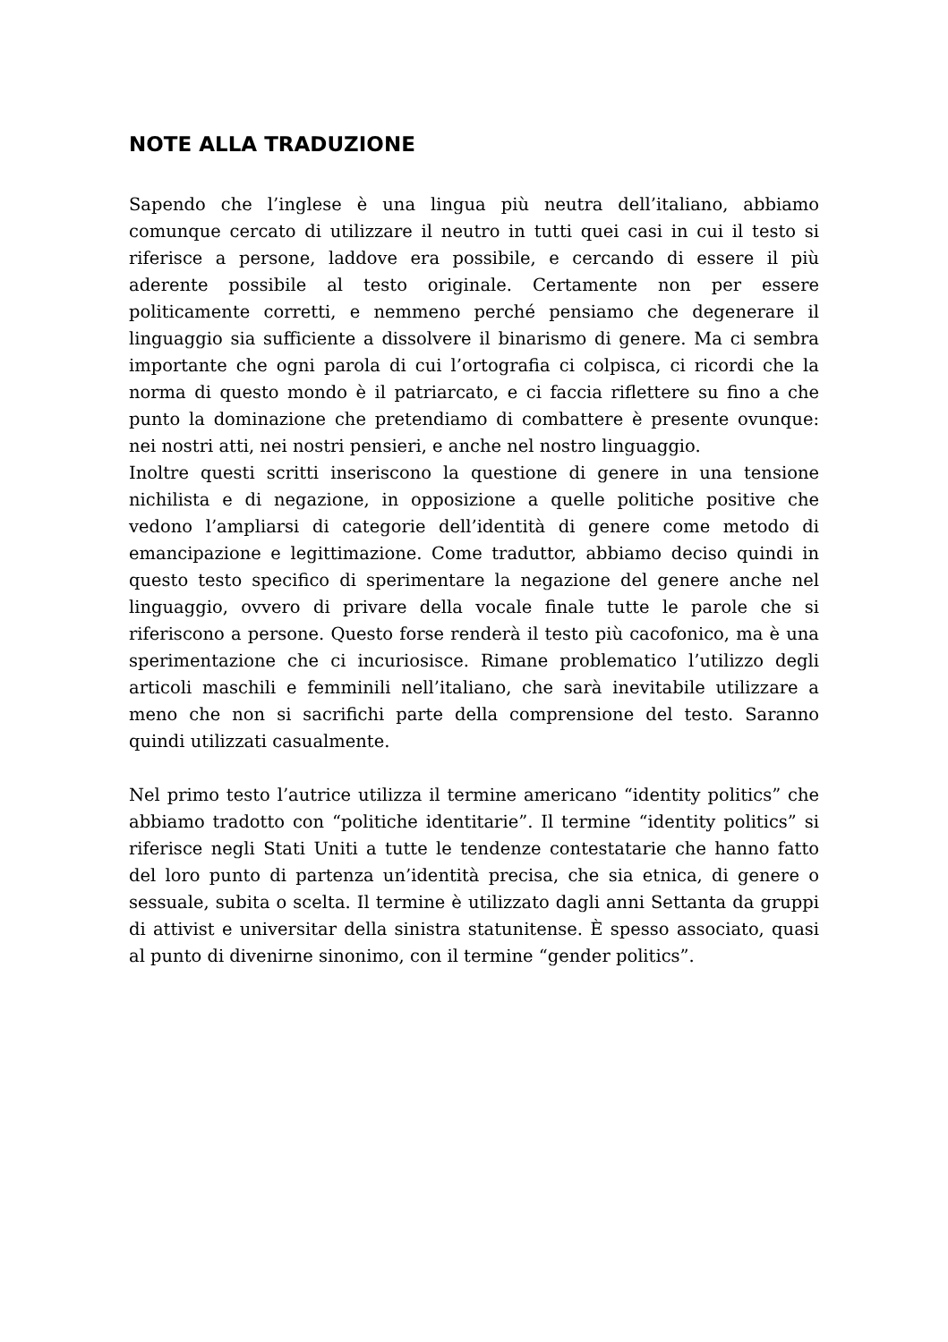NOTE ALLA TRADUZIONE
Sapendo che l’inglese è una lingua più neutra dell’italiano, abbiamo comunque cercato di utilizzare il neutro in tutti quei casi in cui il testo si riferisce a persone, laddove era possibile, e cercando di essere il più aderente possibile al testo originale. Certamente non per essere politicamente corretti, e nemmeno perché pensiamo che degenerare il linguaggio sia sufficiente a dissolvere il binarismo di genere. Ma ci sembra importante che ogni parola di cui l’ortografia ci colpisca, ci ricordi che la norma di questo mondo è il patriarcato, e ci faccia riflettere su fino a che punto la dominazione che pretendiamo di combattere è presente ovunque: nei nostri atti, nei nostri pensieri, e anche nel nostro linguaggio.
Inoltre questi scritti inseriscono la questione di genere in una tensione nichilista e di negazione, in opposizione a quelle politiche positive che vedono l’ampliarsi di categorie dell’identità di genere come metodo di emancipazione e legittimazione. Come traduttor, abbiamo deciso quindi in questo testo specifico di sperimentare la negazione del genere anche nel linguaggio, ovvero di privare della vocale finale tutte le parole che si riferiscono a persone. Questo forse renderà il testo più cacofonico, ma è una sperimentazione che ci incuriosisce. Rimane problematico l’utilizzo degli articoli maschili e femminili nell’italiano, che sarà inevitabile utilizzare a meno che non si sacrifichi parte della comprensione del testo. Saranno quindi utilizzati casualmente.
Nel primo testo l’autrice utilizza il termine americano “identity politics” che abbiamo tradotto con “politiche identitarie”. Il termine “identity politics” si riferisce negli Stati Uniti a tutte le tendenze contestatarie che hanno fatto del loro punto di partenza un’identità precisa, che sia etnica, di genere o sessuale, subita o scelta. Il termine è utilizzato dagli anni Settanta da gruppi di attivist e universitar della sinistra statunitense. È spesso associato, quasi al punto di divenirne sinonimo, con il termine “gender politics”.